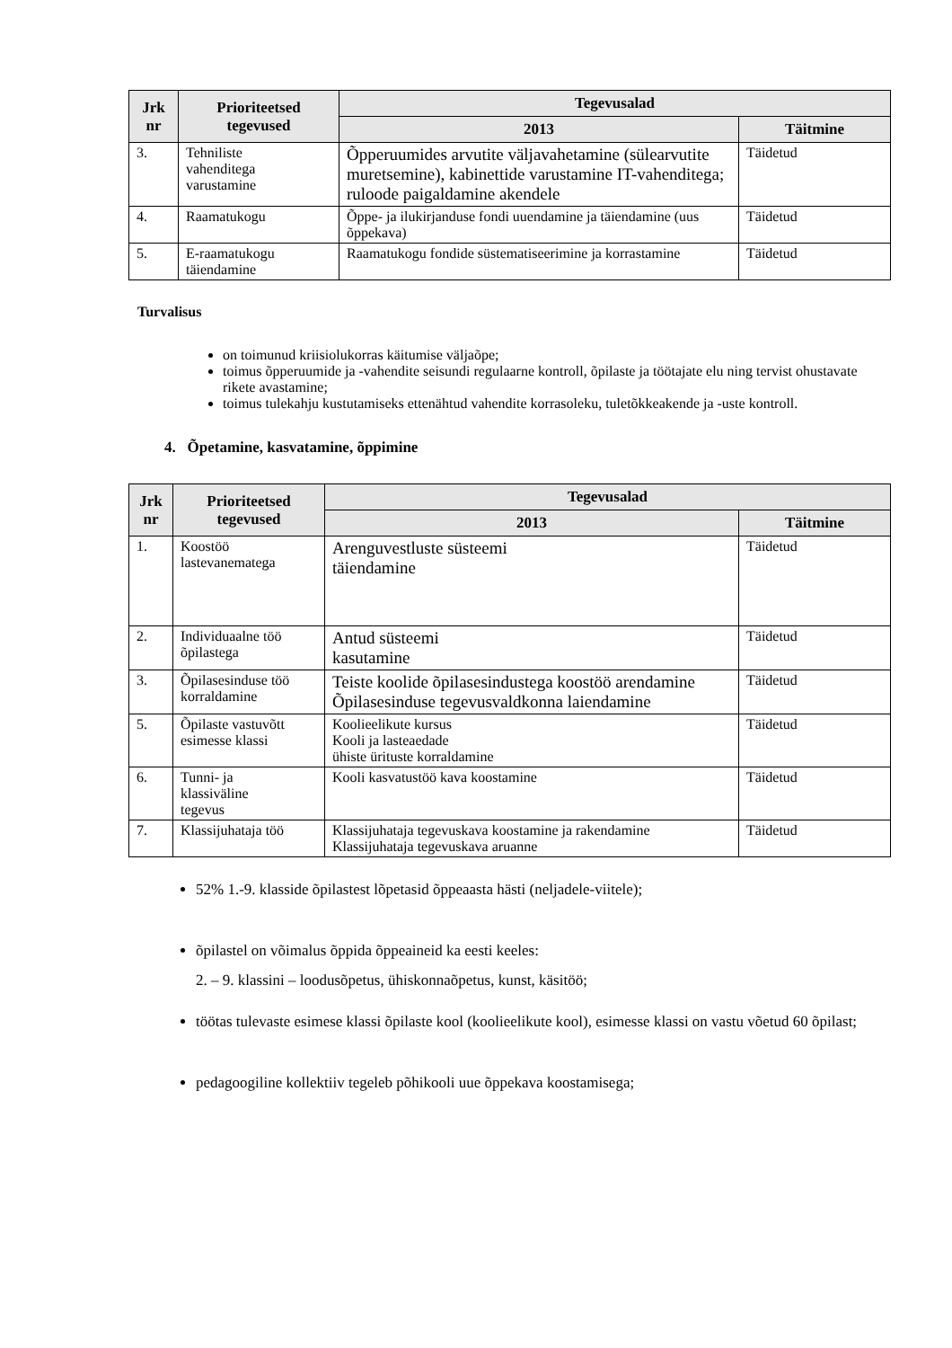| Jrk nr | Prioriteetsed tegevused | Tegevusalad | |
| --- | --- | --- | --- |
| | | 2013 | Täitmine |
| 3. | Tehniliste vahenditega varustamine | Õpperuumides arvutite väljavahetamine (sülearvutite muretsemine), kabinettide varustamine IT-vahenditega; ruloode paigaldamine akendele | Täidetud |
| 4. | Raamatukogu | Õppe- ja ilukirjanduse fondi uuendamine ja täiendamine (uus õppekava) | Täidetud |
| 5. | E-raamatukogu täiendamine | Raamatukogu fondide süstematiseerimine ja korrastamine | Täidetud |
Turvalisus
on toimunud kriisiolukorras käitumise väljaõpe;
toimus õpperuumide ja -vahendite seisundi regulaarne kontroll, õpilaste ja töötajate elu ning tervist ohustavate rikete avastamine;
toimus tulekahju kustutamiseks ettenähtud vahendite korrasoleku, tuletõkkeakende ja -uste kontroll.
4. Õpetamine, kasvatamine, õppimine
| Jrk nr | Prioriteetsed tegevused | Tegevusalad | |
| --- | --- | --- | --- |
| | | 2013 | Täitmine |
| 1. | Koostöö lastevanematega | Arenguvestluste süsteemi täiendamine | Täidetud |
| 2. | Individuaalne töö õpilastega | Antud süsteemi kasutamine | Täidetud |
| 3. | Õpilasesinduse töö korraldamine | Teiste koolide õpilasesindustega koostöö arendamine Õpilasesinduse tegevusvaldkonna laiendamine | Täidetud |
| 5. | Õpilaste vastuvõtt esimesse klassi | Koolieelikute kursus Kooli ja lasteaedade ühiste ürituste korraldamine | Täidetud |
| 6. | Tunni- ja klassiväline tegevus | Kooli kasvatustöö kava koostamine | Täidetud |
| 7. | Klassijuhataja töö | Klassijuhataja tegevuskava koostamine ja rakendamine Klassijuhataja tegevuskava aruanne | Täidetud |
52% 1.-9. klasside õpilastest lõpetasid õppeaasta hästi (neljadele-viitele);
õpilastel on võimalus õppida õppeaineid ka eesti keeles:
2. – 9. klassini – loodusõpetus, ühiskonnaõpetus, kunst, käsitöö;
töötas tulevaste esimese klassi õpilaste kool (koolieelikute kool), esimesse klassi on vastu võetud 60 õpilast;
pedagoogiline kollektiiv tegeleb põhikooli uue õppekava koostamisega;